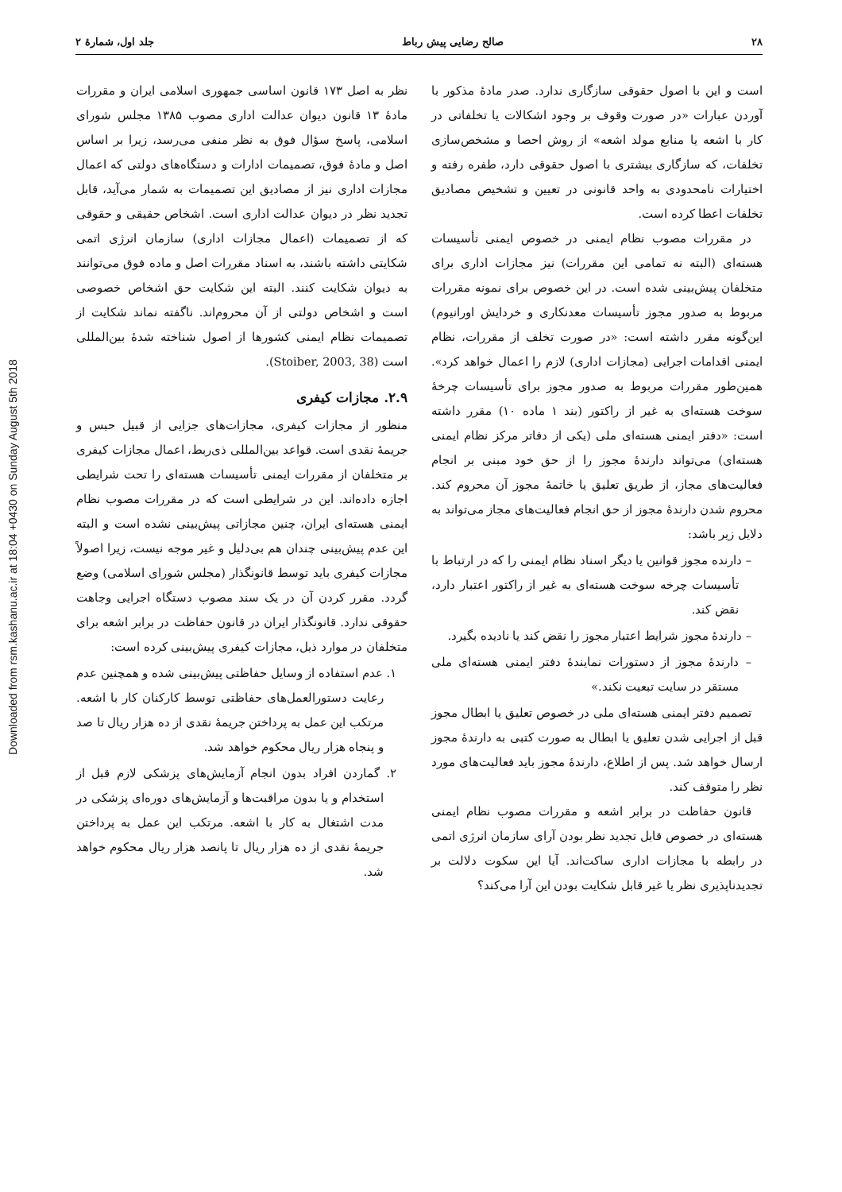Downloaded from rsm.kashanu.ac.ir at 18:04 +0430 on Sunday August 5th 2018
۲۸ صالح رضایی پیش رباط جلد اول، شمارهٔ ۲
است و این با اصول حقوقی سازگاری ندارد. صدر مادهٔ مذکور با آوردن عبارات «در صورت وقوف بر وجود اشکالات یا تخلفاتی در کار با اشعه یا منابع مولد اشعه» از روش احصا و مشخص‌سازی تخلفات، که سازگاری بیشتری با اصول حقوقی دارد، طفره رفته و اختیارات نامحدودی به واحد قانونی در تعیین و تشخیص مصادیق تخلفات اعطا کرده است.
در مقررات مصوب نظام ایمنی در خصوص ایمنی تأسیسات هسته‌ای (البته نه تمامی این مقررات) نیز مجازات اداری برای متخلفان پیش‌بینی شده است. در این خصوص برای نمونه مقررات مربوط به صدور مجوز تأسیسات معدنکاری و خردایش اورانیوم) این‌گونه مقرر داشته است: «در صورت تخلف از مقررات، نظام ایمنی اقدامات اجرایی (مجازات اداری) لازم را اعمال خواهد کرد». همین‌طور مقررات مربوط به صدور مجوز برای تأسیسات چرخهٔ سوخت هسته‌ای به غیر از راکتور (بند ۱ ماده ۱۰) مقرر داشته است: «دفتر ایمنی هسته‌ای ملی (یکی از دفاتر مرکز نظام ایمنی هسته‌ای) می‌تواند دارندهٔ مجوز را از حق خود مبنی بر انجام فعالیت‌های مجاز، از طریق تعلیق یا خاتمهٔ مجوز آن محروم کند. محروم شدن دارندهٔ مجوز از حق انجام فعالیت‌های مجاز می‌تواند به دلایل زیر باشد:
– دارنده مجوز قوانین یا دیگر اسناد نظام ایمنی را که در ارتباط با تأسیسات چرخه سوخت هسته‌ای به غیر از راکتور اعتبار دارد، نقض کند.
– دارندهٔ مجوز شرایط اعتبار مجوز را نقض کند یا نادیده بگیرد.
– دارندهٔ مجوز از دستورات نمایندهٔ دفتر ایمنی هسته‌ای ملی مستقر در سایت تبعیت نکند.»
تصمیم دفتر ایمنی هسته‌ای ملی در خصوص تعلیق یا ابطال مجوز قبل از اجرایی شدن تعلیق یا ابطال به صورت کتبی به دارندهٔ مجوز ارسال خواهد شد. پس از اطلاع، دارندهٔ مجوز باید فعالیت‌های مورد نظر را متوقف کند.
قانون حفاظت در برابر اشعه و مقررات مصوب نظام ایمنی هسته‌ای در خصوص قابل تجدید نظر بودن آرای سازمان انرژی اتمی در رابطه با مجازات اداری ساکت‌اند. آیا این سکوت دلالت بر تجدیدناپذیری نظر یا غیر قابل شکایت بودن این آرا می‌کند؟
نظر به اصل ۱۷۳ قانون اساسی جمهوری اسلامی ایران و مقررات مادهٔ ۱۳ قانون دیوان عدالت اداری مصوب ۱۳۸۵ مجلس شورای اسلامی، پاسخ سؤال فوق به نظر منفی می‌رسد، زیرا بر اساس اصل و مادهٔ فوق، تصمیمات ادارات و دستگاه‌های دولتی که اعمال مجازات اداری نیز از مصادیق این تصمیمات به شمار می‌آید، قابل تجدید نظر در دیوان عدالت اداری است. اشخاص حقیقی و حقوقی که از تصمیمات (اعمال مجازات اداری) سازمان انرژی اتمی شکایتی داشته باشند، به اسناد مقررات اصل و ماده فوق می‌توانند به دیوان شکایت کنند. البته این شکایت حق اشخاص خصوصی است و اشخاص دولتی از آن محروم‌اند. ناگفته نماند شکایت از تصمیمات نظام ایمنی کشورها از اصول شناخته شدهٔ بین‌المللی است (Stoiber, 2003, 38).
۲.۹. مجازات کیفری
منظور از مجازات کیفری، مجازات‌های جزایی از قبیل حبس و جریمهٔ نقدی است. قواعد بین‌المللی ذی‌ربط، اعمال مجازات کیفری بر متخلفان از مقررات ایمنی تأسیسات هسته‌ای را تحت شرایطی اجازه داده‌اند. این در شرایطی است که در مقررات مصوب نظام ایمنی هسته‌ای ایران، چنین مجازاتی پیش‌بینی نشده است و البته این عدم پیش‌بینی چندان هم بی‌دلیل و غیر موجه نیست، زیرا اصولاً مجازات کیفری باید توسط قانونگذار (مجلس شورای اسلامی) وضع گردد. مقرر کردن آن در یک سند مصوب دستگاه اجرایی وجاهت حقوقی ندارد. قانونگذار ایران در قانون حفاظت در برابر اشعه برای متخلفان در موارد ذیل، مجازات کیفری پیش‌بینی کرده است:
۱. عدم استفاده از وسایل حفاظتی پیش‌بینی شده و همچنین عدم رعایت دستورالعمل‌های حفاظتی توسط کارکنان کار با اشعه. مرتکب این عمل به پرداختن جریمهٔ نقدی از ده هزار ریال تا صد و پنجاه هزار ریال محکوم خواهد شد.
۲. گماردن افراد بدون انجام آزمایش‌های پزشکی لازم قبل از استخدام و یا بدون مراقبت‌ها و آزمایش‌های دوره‌ای پزشکی در مدت اشتغال به کار با اشعه. مرتکب این عمل به پرداختن جریمهٔ نقدی از ده هزار ریال تا پانصد هزار ریال محکوم خواهد شد.